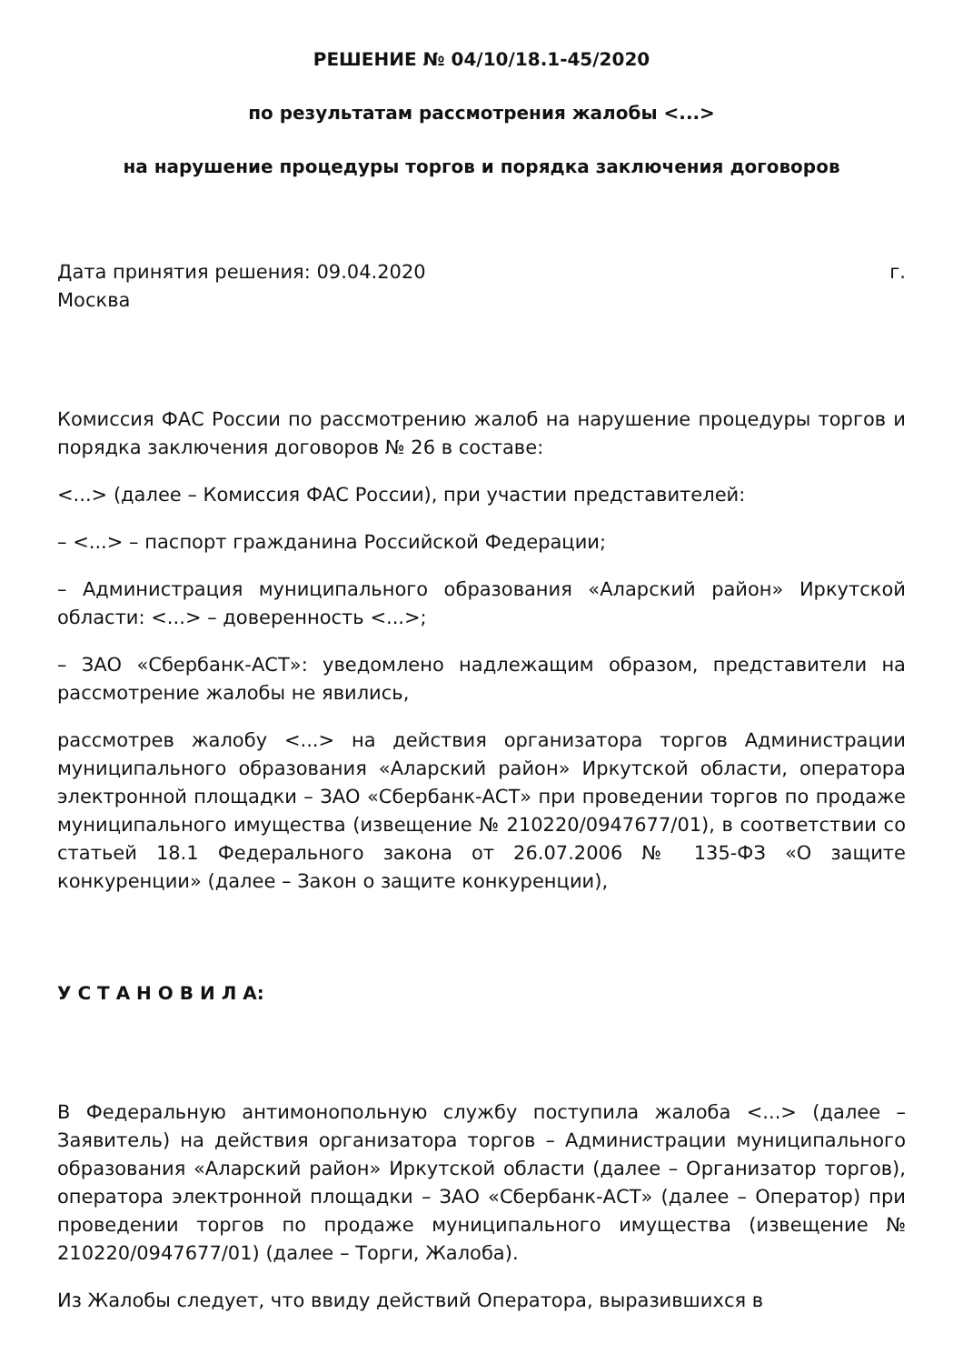РЕШЕНИЕ № 04/10/18.1-45/2020
по результатам рассмотрения жалобы <...>
на нарушение процедуры торгов и порядка заключения договоров
Дата принятия решения: 09.04.2020 г.
Москва
Комиссия ФАС России по рассмотрению жалоб на нарушение процедуры торгов и порядка заключения договоров № 26 в составе:
<...> (далее – Комиссия ФАС России), при участии представителей:
– <...> – паспорт гражданина Российской Федерации;
– Администрация муниципального образования «Аларский район» Иркутской области: <...> – доверенность <...>;
– ЗАО «Сбербанк-АСТ»: уведомлено надлежащим образом, представители на рассмотрение жалобы не явились,
рассмотрев жалобу <...> на действия организатора торгов Администрации муниципального образования «Аларский район» Иркутской области, оператора электронной площадки – ЗАО «Сбербанк-АСТ» при проведении торгов по продаже муниципального имущества (извещение № 210220/0947677/01), в соответствии со статьей 18.1 Федерального закона от 26.07.2006 № 135-ФЗ «О защите конкуренции» (далее – Закон о защите конкуренции),
У С Т А Н О В И Л А:
В Федеральную антимонопольную службу поступила жалоба <...> (далее – Заявитель) на действия организатора торгов – Администрации муниципального образования «Аларский район» Иркутской области (далее – Организатор торгов), оператора электронной площадки – ЗАО «Сбербанк-АСТ» (далее – Оператор) при проведении торгов по продаже муниципального имущества (извещение № 210220/0947677/01) (далее – Торги, Жалоба).
Из Жалобы следует, что ввиду действий Оператора, выразившихся в